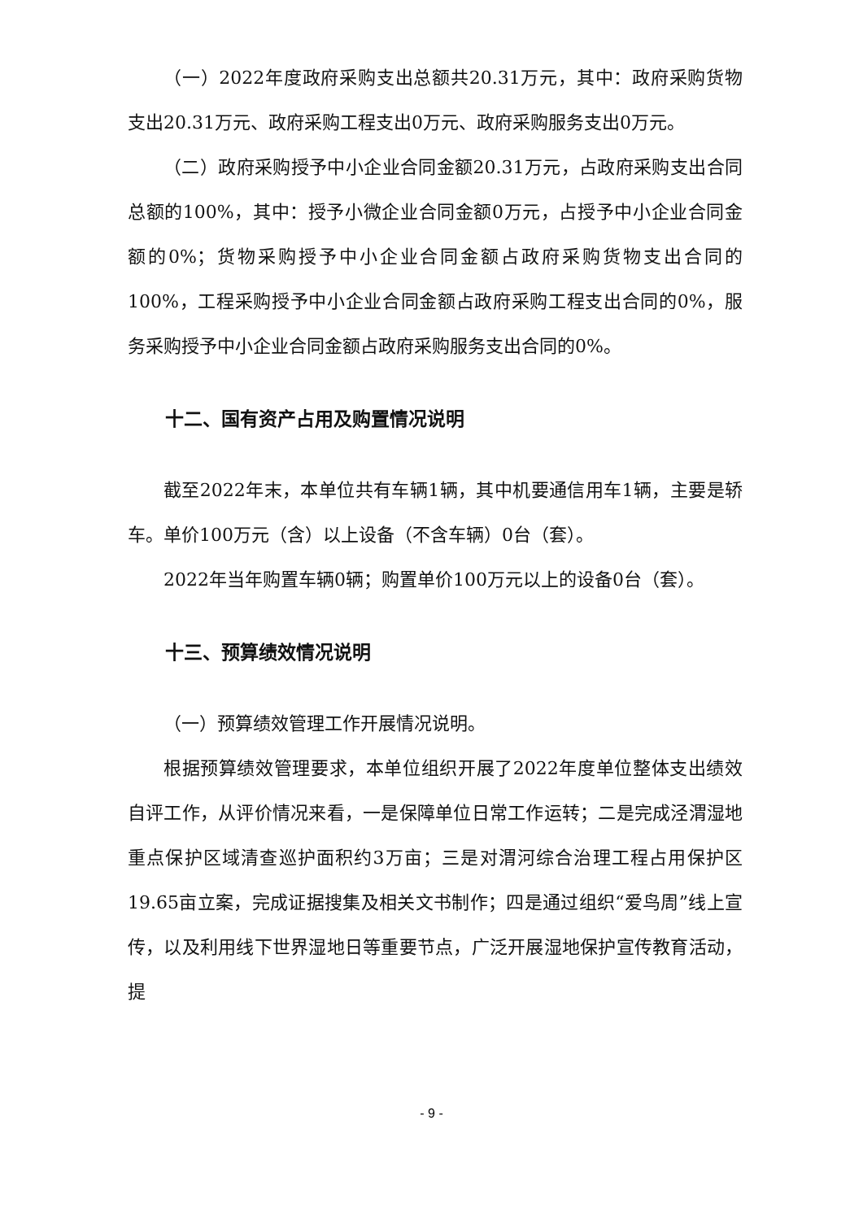（一）2022年度政府采购支出总额共20.31万元，其中：政府采购货物支出20.31万元、政府采购工程支出0万元、政府采购服务支出0万元。
（二）政府采购授予中小企业合同金额20.31万元，占政府采购支出合同总额的100%，其中：授予小微企业合同金额0万元，占授予中小企业合同金额的0%；货物采购授予中小企业合同金额占政府采购货物支出合同的100%，工程采购授予中小企业合同金额占政府采购工程支出合同的0%，服务采购授予中小企业合同金额占政府采购服务支出合同的0%。
十二、国有资产占用及购置情况说明
截至2022年末，本单位共有车辆1辆，其中机要通信用车1辆，主要是轿车。单价100万元（含）以上设备（不含车辆）0台（套）。
2022年当年购置车辆0辆；购置单价100万元以上的设备0台（套）。
十三、预算绩效情况说明
（一）预算绩效管理工作开展情况说明。
根据预算绩效管理要求，本单位组织开展了2022年度单位整体支出绩效自评工作，从评价情况来看，一是保障单位日常工作运转；二是完成泾渭湿地重点保护区域清查巡护面积约3万亩；三是对渭河综合治理工程占用保护区19.65亩立案，完成证据搜集及相关文书制作；四是通过组织“爱鸟周”线上宣传，以及利用线下世界湿地日等重要节点，广泛开展湿地保护宣传教育活动，提
- 9 -